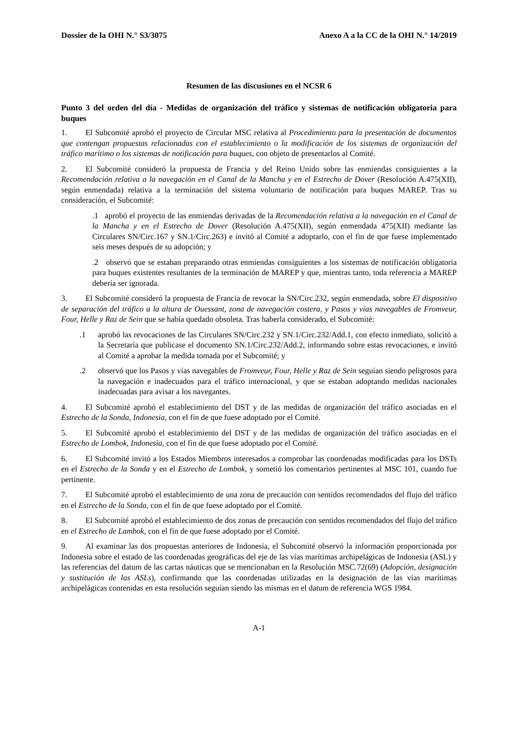Dossier de la OHI N.° S3/3075 Anexo A a la CC de la OHI N.° 14/2019
Resumen de las discusiones en el NCSR 6
Punto 3 del orden del día - Medidas de organización del tráfico y sistemas de notificación obligatoria para buques
1. El Subcomité aprobó el proyecto de Circular MSC relativa al Procedimiento para la presentación de documentos que contengan propuestas relacionadas con el establecimiento o la modificación de los sistemas de organización del tráfico marítimo o los sistemas de notificación para buques, con objeto de presentarlos al Comité.
2. El Subcomité consideró la propuesta de Francia y del Reino Unido sobre las enmiendas consiguientes a la Recomendación relativa a la navegación en el Canal de la Mancha y en el Estrecho de Dover (Resolución A.475(XII), según enmendada) relativa a la terminación del sistema voluntario de notificación para buques MAREP. Tras su consideración, el Subcomité:
.1 aprobó el proyecto de las enmiendas derivadas de la Recomendación relativa a la navegación en el Canal de la Mancha y en el Estrecho de Dover (Resolución A.475(XII), según enmendada 475(XII) mediante las Circulares SN/Circ.167 y SN.1/Circ.263) e invitó al Comité a adoptarlo, con el fin de que fuese implementado seis meses después de su adopción; y
.2 observó que se estaban preparando otras enmiendas consiguientes a los sistemas de notificación obligatoria para buques existentes resultantes de la terminación de MAREP y que, mientras tanto, toda referencia a MAREP debería ser ignorada.
3. El Subcomité consideró la propuesta de Francia de revocar la SN/Circ.232, según enmendada, sobre El dispositivo de separación del tráfico a la altura de Ouessant, zona de navegación costera, y Pasos y vías navegables de Fromveur, Four, Helle y Raz de Sein que se había quedado obsoleta. Tras haberla considerado, el Subcomité:
.1 aprobó las revocaciones de las Circulares SN/Circ.232 y SN.1/Circ.232/Add.1, con efecto inmediato, solicitó a la Secretaría que publicase el documento SN.1/Circ.232/Add.2, informando sobre estas revocaciones, e invitó al Comité a aprobar la medida tomada por el Subcomité; y
.2 observó que los Pasos y vías navegables de Fromveur, Four, Helle y Raz de Sein seguían siendo peligrosos para la navegación e inadecuados para el tráfico internacional, y que se estaban adoptando medidas nacionales inadecuadas para avisar a los navegantes.
4. El Subcomité aprobó el establecimiento del DST y de las medidas de organización del tráfico asociadas en el Estrecho de la Sonda, Indonesia, con el fin de que fuese adoptado por el Comité.
5. El Subcomité aprobó el establecimiento del DST y de las medidas de organización del tráfico asociadas en el Estrecho de Lombok, Indonesia, con el fin de que fuese adoptado por el Comité.
6. El Subcomité invitó a los Estados Miembros interesados a comprobar las coordenadas modificadas para los DSTs en el Estrecho de la Sonda y en el Estrecho de Lombok, y sometió los comentarios pertinentes al MSC 101, cuando fue pertinente.
7. El Subcomité aprobó el establecimiento de una zona de precaución con sentidos recomendados del flujo del tráfico en el Estrecho de la Sonda, con el fin de que fuese adoptado por el Comité.
8. El Subcomité aprobó el establecimiento de dos zonas de precaución con sentidos recomendados del flujo del tráfico en el Estrecho de Lambok, con el fin de que fuese adoptado por el Comité.
9. Al examinar las dos propuestas anteriores de Indonesia, el Subcomité observó la información proporcionada por Indonesia sobre el estado de las coordenadas geográficas del eje de las vías marítimas archipelágicas de Indonesia (ASL) y las referencias del datum de las cartas náuticas que se mencionaban en la Resolución MSC.72(69) (Adopción, designación y sustitución de las ASLs), confirmando que las coordenadas utilizadas en la designación de las vías marítimas archipelágicas contenidas en esta resolución seguían siendo las mismas en el datum de referencia WGS 1984.
A-1